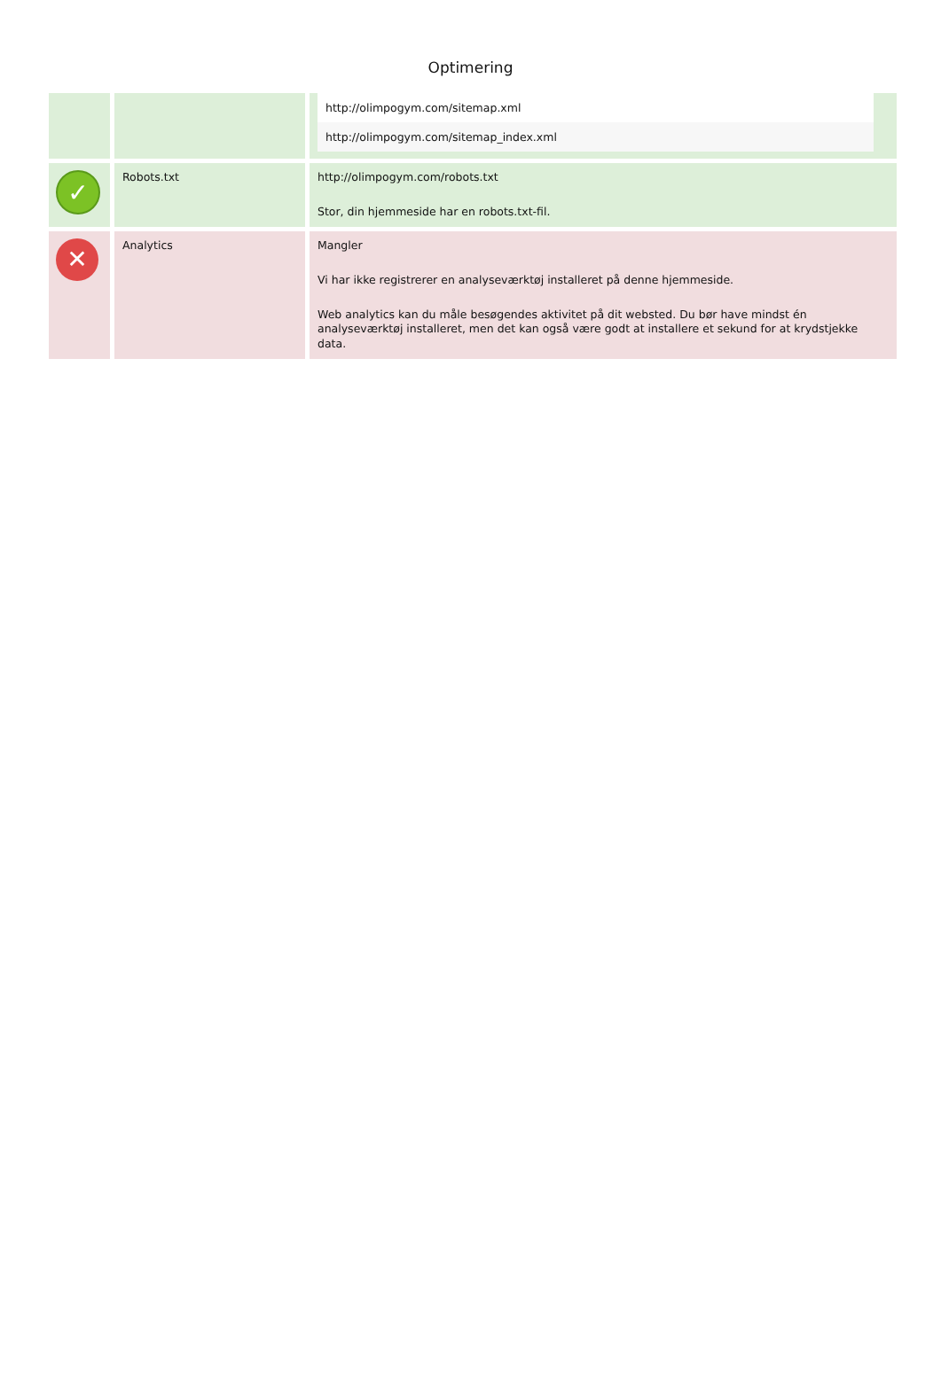Optimering
| | | / http://olimpogym.com/sitemap.xml / / http://olimpogym.com/sitemap_index.xml / |
| ✓ | Robots.txt | http://olimpogym.com/robots.txt Stor, din hjemmeside har en robots.txt-fil. |
| ✕ | Analytics | Mangler Vi har ikke registrerer en analyseværktøj installeret på denne hjemmeside. Web analytics kan du måle besøgendes aktivitet på dit websted. Du bør have mindst én analyseværktøj installeret, men det kan også være godt at installere et sekund for at krydstjekke data. |